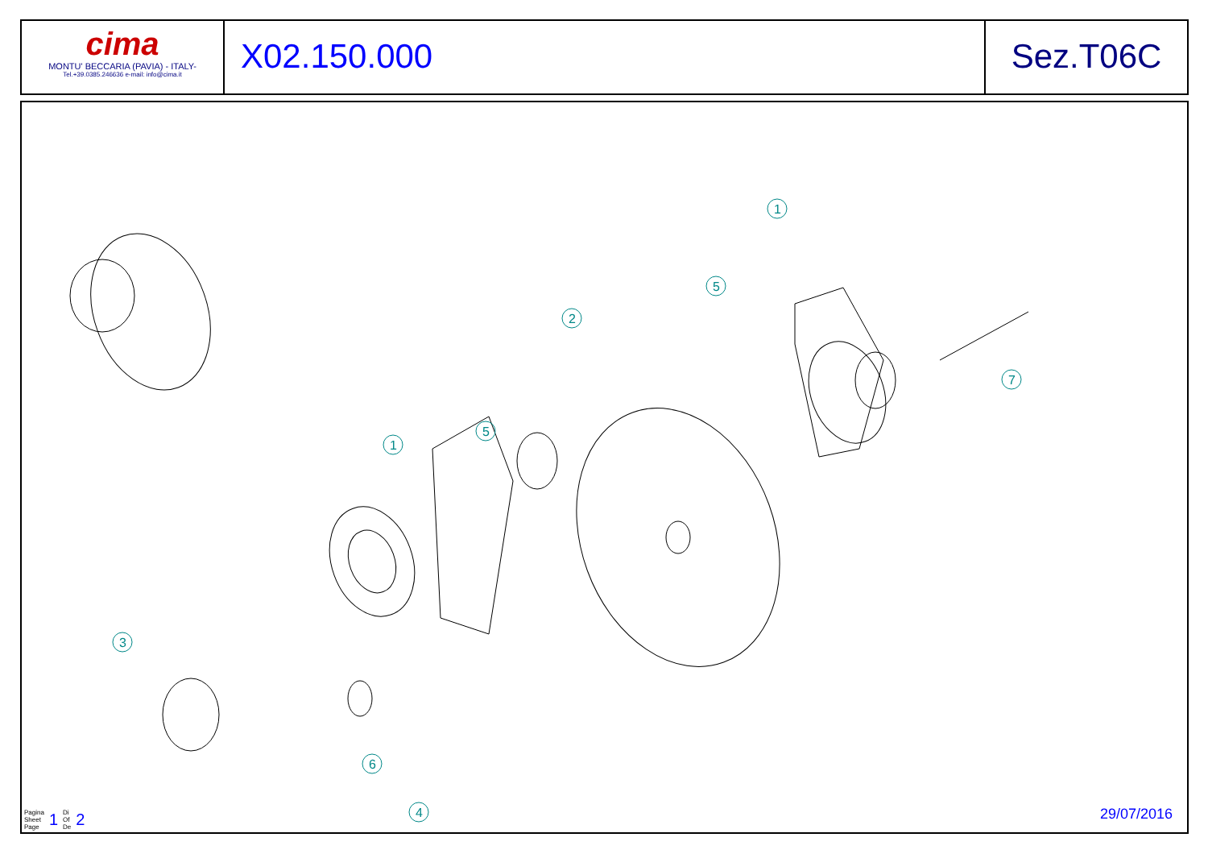cima
MONTU' BECCARIA (PAVIA) - ITALY-
Tel.+39.0385.246636 e-mail: info@cima.it
X02.150.000 Sez.T06C
1
5
2
5
1
7
3
6
4
Pagina
Sheet
Page 1 Di
Of
De 2
29/07/2016